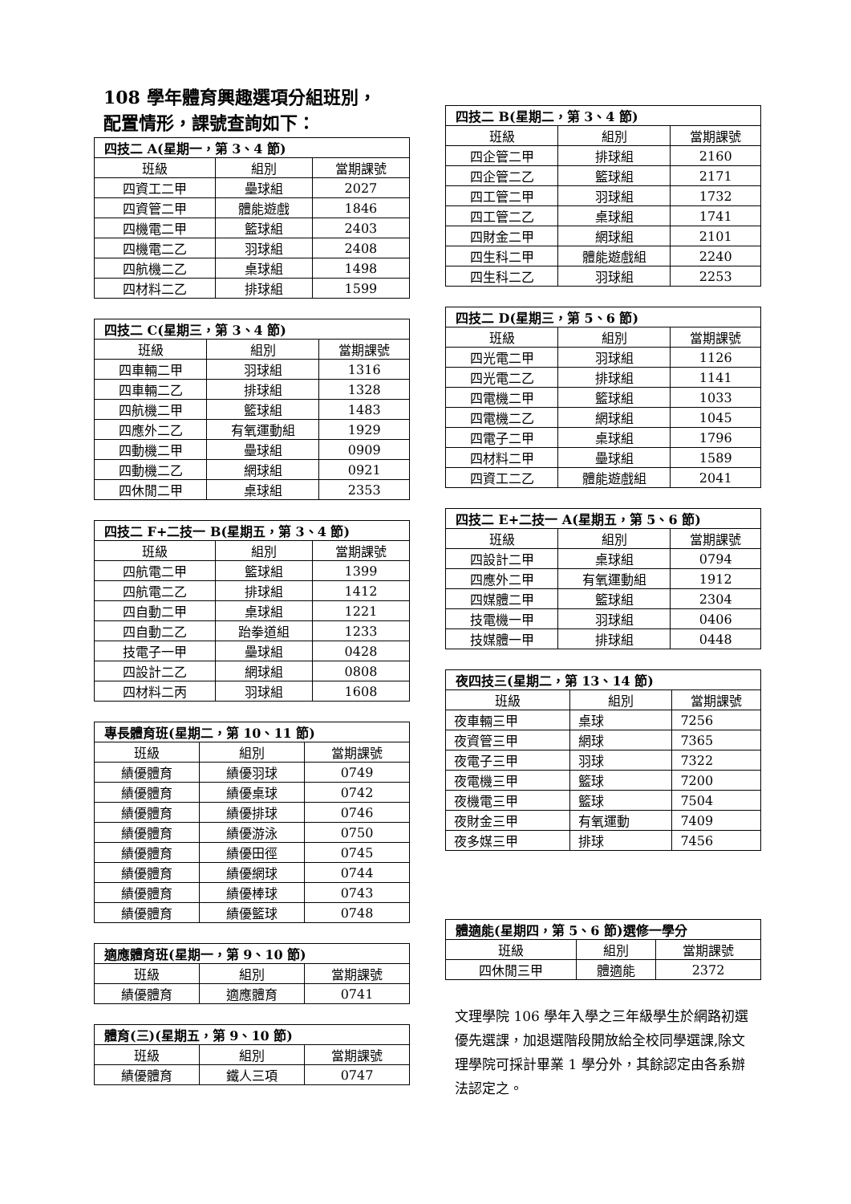108 學年體育興趣選項分組班別，
配置情形，課號查詢如下：
| 四技二 A(星期一，第 3、4 節) | | |
| --- | --- | --- |
| 班級 | 組別 | 當期課號 |
| 四資工二甲 | 壘球組 | 2027 |
| 四資管二甲 | 體能遊戲 | 1846 |
| 四機電二甲 | 籃球組 | 2403 |
| 四機電二乙 | 羽球組 | 2408 |
| 四航機二乙 | 桌球組 | 1498 |
| 四材料二乙 | 排球組 | 1599 |
| 四技二 C(星期三，第 3、4 節) | | |
| --- | --- | --- |
| 班級 | 組別 | 當期課號 |
| 四車輛二甲 | 羽球組 | 1316 |
| 四車輛二乙 | 排球組 | 1328 |
| 四航機二甲 | 籃球組 | 1483 |
| 四應外二乙 | 有氧運動組 | 1929 |
| 四動機二甲 | 壘球組 | 0909 |
| 四動機二乙 | 網球組 | 0921 |
| 四休閒二甲 | 桌球組 | 2353 |
| 四技二 F+二技一 B(星期五，第 3、4 節) | | |
| --- | --- | --- |
| 班級 | 組別 | 當期課號 |
| 四航電二甲 | 籃球組 | 1399 |
| 四航電二乙 | 排球組 | 1412 |
| 四自動二甲 | 桌球組 | 1221 |
| 四自動二乙 | 跆拳道組 | 1233 |
| 技電子一甲 | 壘球組 | 0428 |
| 四設計二乙 | 網球組 | 0808 |
| 四材料二丙 | 羽球組 | 1608 |
| 專長體育班(星期二，第 10、11 節) | | |
| --- | --- | --- |
| 班級 | 組別 | 當期課號 |
| 績優體育 | 績優羽球 | 0749 |
| 績優體育 | 績優桌球 | 0742 |
| 績優體育 | 績優排球 | 0746 |
| 績優體育 | 績優游泳 | 0750 |
| 績優體育 | 績優田徑 | 0745 |
| 績優體育 | 績優網球 | 0744 |
| 績優體育 | 績優棒球 | 0743 |
| 績優體育 | 績優籃球 | 0748 |
| 適應體育班(星期一，第 9、10 節) | | |
| --- | --- | --- |
| 班級 | 組別 | 當期課號 |
| 績優體育 | 適應體育 | 0741 |
| 體育(三)(星期五，第 9、10 節) | | |
| --- | --- | --- |
| 班級 | 組別 | 當期課號 |
| 績優體育 | 鐵人三項 | 0747 |
| 四技二 B(星期二，第 3、4 節) | | |
| --- | --- | --- |
| 班級 | 組別 | 當期課號 |
| 四企管二甲 | 排球組 | 2160 |
| 四企管二乙 | 籃球組 | 2171 |
| 四工管二甲 | 羽球組 | 1732 |
| 四工管二乙 | 桌球組 | 1741 |
| 四財金二甲 | 網球組 | 2101 |
| 四生科二甲 | 體能遊戲組 | 2240 |
| 四生科二乙 | 羽球組 | 2253 |
| 四技二 D(星期三，第 5、6 節) | | |
| --- | --- | --- |
| 班級 | 組別 | 當期課號 |
| 四光電二甲 | 羽球組 | 1126 |
| 四光電二乙 | 排球組 | 1141 |
| 四電機二甲 | 籃球組 | 1033 |
| 四電機二乙 | 網球組 | 1045 |
| 四電子二甲 | 桌球組 | 1796 |
| 四材料二甲 | 壘球組 | 1589 |
| 四資工二乙 | 體能遊戲組 | 2041 |
| 四技二 E+二技一 A(星期五，第 5、6 節) | | |
| --- | --- | --- |
| 班級 | 組別 | 當期課號 |
| 四設計二甲 | 桌球組 | 0794 |
| 四應外二甲 | 有氧運動組 | 1912 |
| 四媒體二甲 | 籃球組 | 2304 |
| 技電機一甲 | 羽球組 | 0406 |
| 技媒體一甲 | 排球組 | 0448 |
| 夜四技三(星期二，第 13、14 節) | | |
| --- | --- | --- |
| 班級 | 組別 | 當期課號 |
| 夜車輛三甲 | 桌球 | 7256 |
| 夜資管三甲 | 網球 | 7365 |
| 夜電子三甲 | 羽球 | 7322 |
| 夜電機三甲 | 籃球 | 7200 |
| 夜機電三甲 | 籃球 | 7504 |
| 夜財金三甲 | 有氧運動 | 7409 |
| 夜多媒三甲 | 排球 | 7456 |
| 體適能(星期四，第 5、6 節)選修一學分 | | |
| --- | --- | --- |
| 班級 | 組別 | 當期課號 |
| 四休閒三甲 | 體適能 | 2372 |
文理學院 106 學年入學之三年級學生於網路初選優先選課，加退選階段開放給全校同學選課,除文理學院可採計畢業 1 學分外，其餘認定由各系辦法認定之。